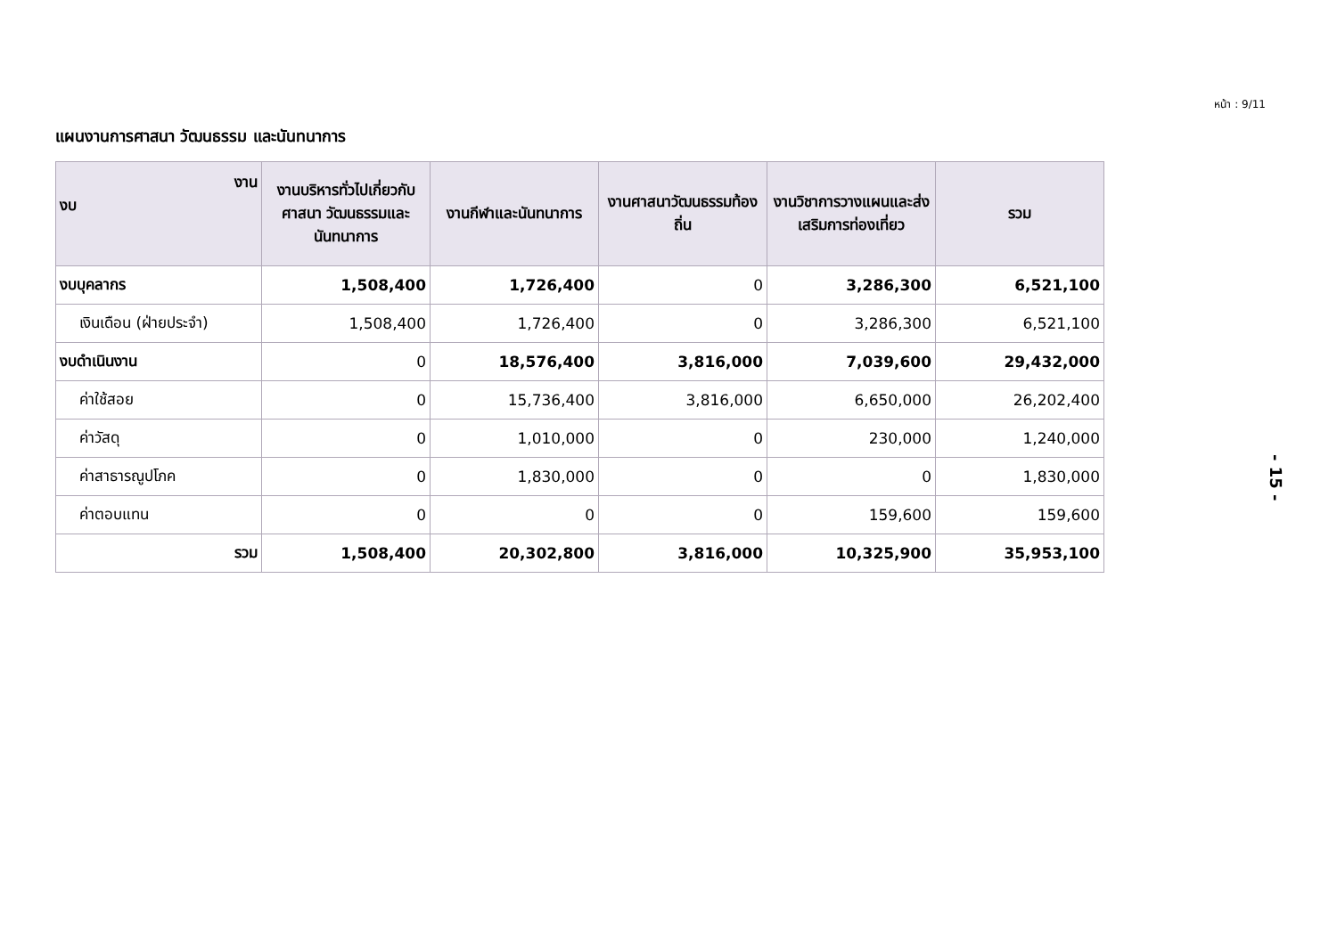หน้า : 9/11
แผนงานการศาสนา วัฒนธรรม และนันทนาการ
| งาน งบ | งานบริหารทั่วไปเกี่ยวกับศาสนา วัฒนธรรมและนันทนาการ | งานกีฬาและนันทนาการ | งานศาสนาวัฒนธรรมท้องถิ่น | งานวิชาการวางแผนและส่งเสริมการท่องเที่ยว | รวม |
| --- | --- | --- | --- | --- | --- |
| งบบุคลากร | 1,508,400 | 1,726,400 | 0 | 3,286,300 | 6,521,100 |
| เงินเดือน (ฝ่ายประจำ) | 1,508,400 | 1,726,400 | 0 | 3,286,300 | 6,521,100 |
| งบดำเนินงาน | 0 | 18,576,400 | 3,816,000 | 7,039,600 | 29,432,000 |
| ค่าใช้สอย | 0 | 15,736,400 | 3,816,000 | 6,650,000 | 26,202,400 |
| ค่าวัสดุ | 0 | 1,010,000 | 0 | 230,000 | 1,240,000 |
| ค่าสาธารณูปโภค | 0 | 1,830,000 | 0 | 0 | 1,830,000 |
| ค่าตอบแทน | 0 | 0 | 0 | 159,600 | 159,600 |
| รวม | 1,508,400 | 20,302,800 | 3,816,000 | 10,325,900 | 35,953,100 |
- 15 -